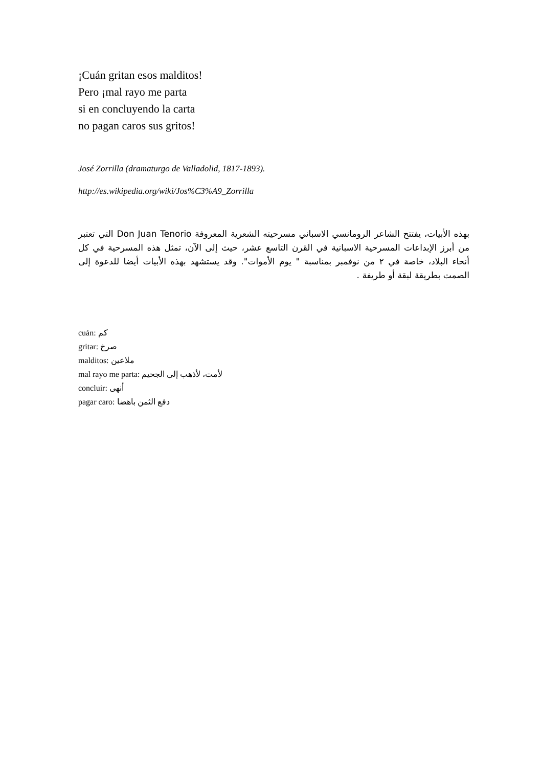¡Cuán gritan esos malditos!
Pero ¡mal rayo me parta
si en concluyendo la carta
no pagan caros sus gritos!
José Zorrilla (dramaturgo de Valladolid, 1817-1893).
http://es.wikipedia.org/wiki/Jos%C3%A9_Zorrilla
بهذه الأبيات، يفتتح الشاعر الرومانسي الاسباني مسرحيته الشعرية المعروفة Don Juan Tenorio التي تعتبر من أبرز الإبداعات المسرحية الاسبانية في القرن التاسع عشر، حيث إلى الآن، تمثل هذه المسرحية في كل أنحاء البلاد، خاصة في ٢ من نوفمبر بمناسبة " يوم الأموات". وقد يستشهد بهذه الأبيات أيضا للدعوة إلى الصمت بطريقة لبقة أو طريفة .
cuán: كم
gritar: صرخ
malditos: ملاعين
mal rayo me parta: لأمت، لأذهب إلى الجحيم
concluir: أنهى
pagar caro: دفع الثمن باهضا